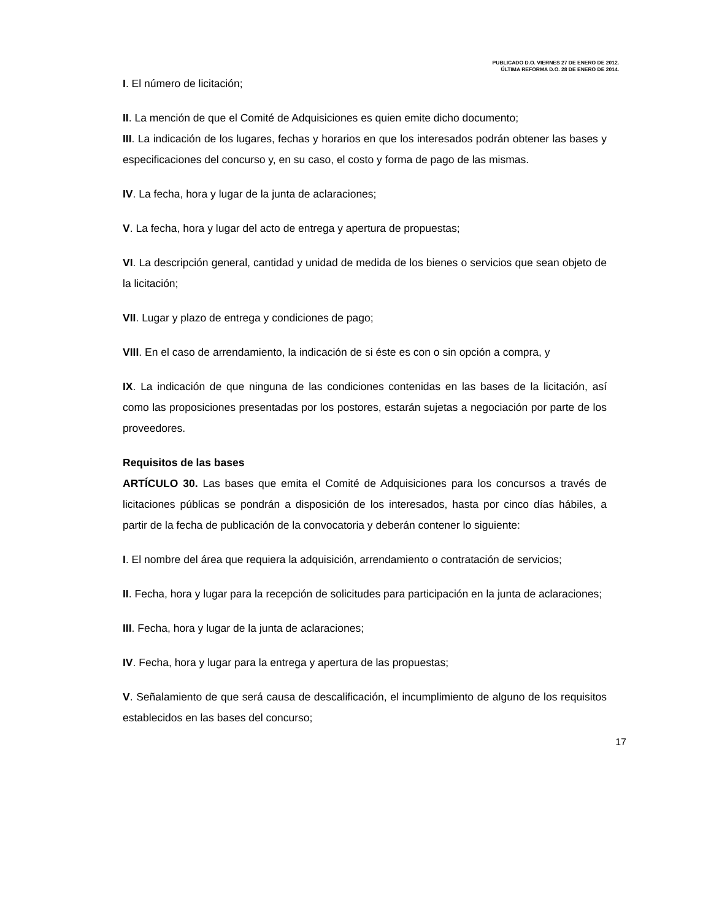PUBLICADO D.O. VIERNES 27 DE ENERO DE 2012.
ÚLTIMA REFORMA D.O. 28 DE ENERO DE 2014.
I. El número de licitación;
II. La mención de que el Comité de Adquisiciones es quien emite dicho documento;
III. La indicación de los lugares, fechas y horarios en que los interesados podrán obtener las bases y especificaciones del concurso y, en su caso, el costo y forma de pago de las mismas.
IV. La fecha, hora y lugar de la junta de aclaraciones;
V. La fecha, hora y lugar del acto de entrega y apertura de propuestas;
VI. La descripción general, cantidad y unidad de medida de los bienes o servicios que sean objeto de la licitación;
VII. Lugar y plazo de entrega y condiciones de pago;
VIII. En el caso de arrendamiento, la indicación de si éste es con o sin opción a compra, y
IX. La indicación de que ninguna de las condiciones contenidas en las bases de la licitación, así como las proposiciones presentadas por los postores, estarán sujetas a negociación por parte de los proveedores.
Requisitos de las bases
ARTÍCULO 30. Las bases que emita el Comité de Adquisiciones para los concursos a través de licitaciones públicas se pondrán a disposición de los interesados, hasta por cinco días hábiles, a partir de la fecha de publicación de la convocatoria y deberán contener lo siguiente:
I. El nombre del área que requiera la adquisición, arrendamiento o contratación de servicios;
II. Fecha, hora y lugar para la recepción de solicitudes para participación en la junta de aclaraciones;
III. Fecha, hora y lugar de la junta de aclaraciones;
IV. Fecha, hora y lugar para la entrega y apertura de las propuestas;
V. Señalamiento de que será causa de descalificación, el incumplimiento de alguno de los requisitos establecidos en las bases del concurso;
17